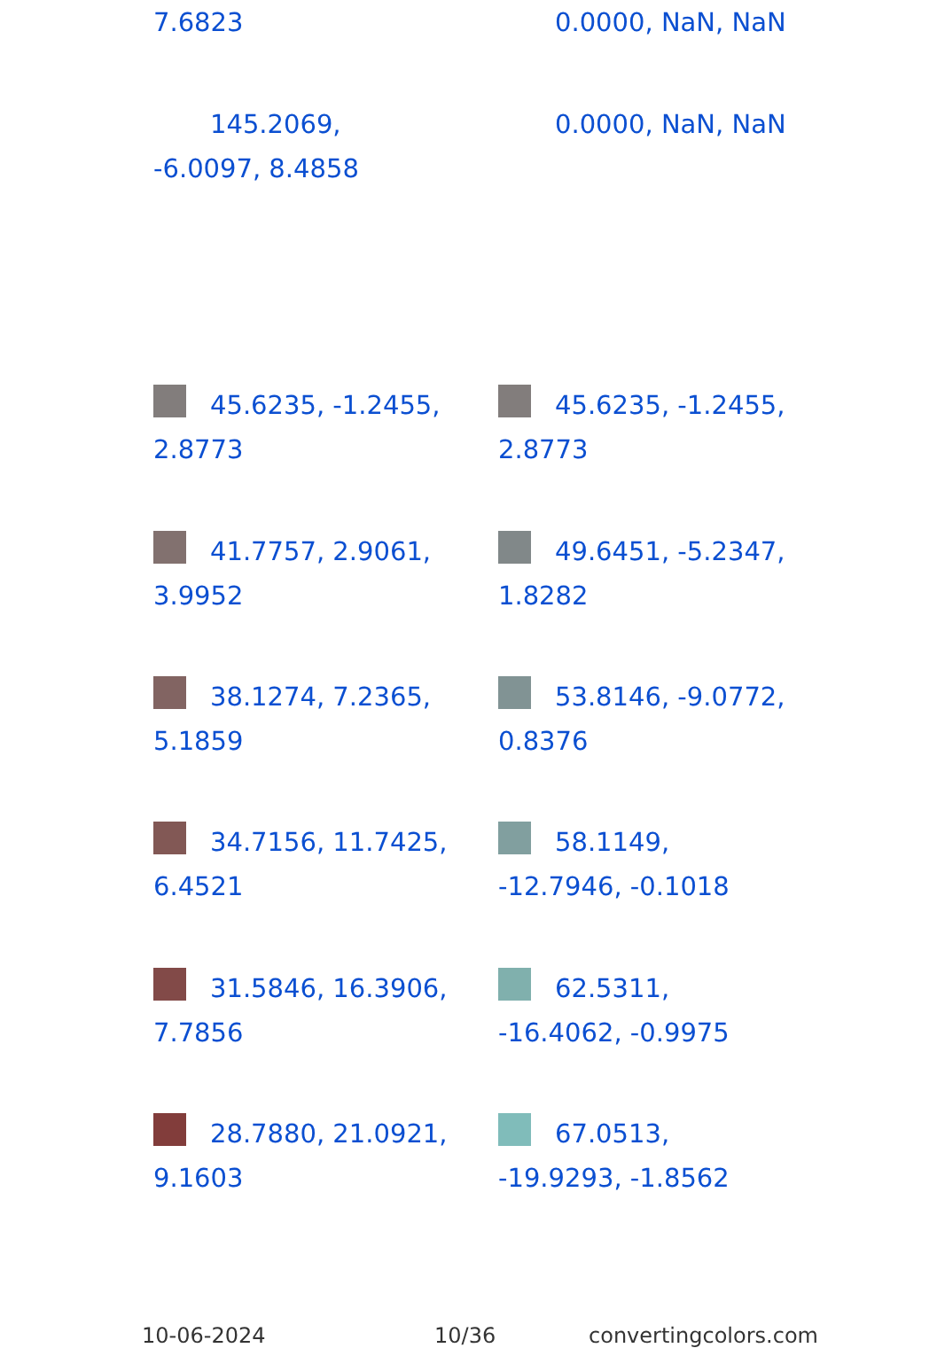7.6823 0.0000, NaN, NaN
145.2069, -6.0097, 8.4858
0.0000, NaN, NaN
45.6235, -1.2455, 2.8773
45.6235, -1.2455, 2.8773
41.7757, 2.9061, 3.9952
49.6451, -5.2347, 1.8282
38.1274, 7.2365, 5.1859
53.8146, -9.0772, 0.8376
34.7156, 11.7425, 6.4521
58.1149, -12.7946, -0.1018
31.5846, 16.3906, 7.7856
62.5311, -16.4062, -0.9975
28.7880, 21.0921, 9.1603
67.0513, -19.9293, -1.8562
10-06-2024 10/36 convertingcolors.com